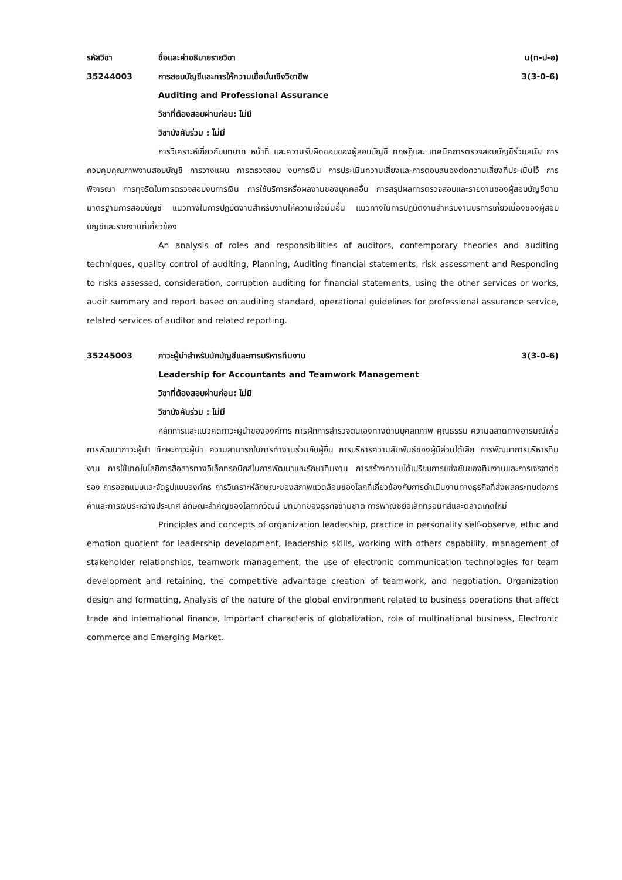รหัสวิชา ชื่อและคำอธิบายรายวิชา น(ท-ป-อ)
35244003 การสอบบัญชีและการให้ความเชื่อมั่นเชิงวิชาชีพ
3(3-0-6)
Auditing and Professional Assurance
วิชาที่ต้องสอบผ่านก่อน: ไม่มี
วิชาบังคับร่วม : ไม่มี
การวิเคราะห์เกี่ยวกับบทบาท หน้าที่ และความรับผิดชอบของผู้สอบบัญชี ทฤษฎีและ เทคนิคการตรวจสอบบัญชีร่วมสมัย การควบคุมคุณภาพงานสอบบัญชี การวางแผน การตรวจสอบ งบการเงิน การประเมินความเสี่ยงและการตอบสนองต่อความเสี่ยงที่ประเมินไว้ การพิจารณา การทุจริตในการตรวจสอบงบการเงิน การใช้บริการหรือผลงานของบุคคลอื่น การสรุปผลการตรวจสอบและรายงานของผู้สอบบัญชีตามมาตรฐานการสอบบัญชี แนวทางในการปฏิบัติงานสำหรับงานให้ความเชื่อมั่นอื่น แนวทางในการปฏิบัติงานสำหรับงานบริการเกี่ยวเนื่องของผู้สอบบัญชีและรายงานที่เกี่ยวข้อง
An analysis of roles and responsibilities of auditors, contemporary theories and auditing techniques, quality control of auditing, Planning, Auditing financial statements, risk assessment and Responding to risks assessed, consideration, corruption auditing for financial statements, using the other services or works, audit summary and report based on auditing standard, operational guidelines for professional assurance service, related services of auditor and related reporting.
35245003 ภาวะผู้นำสำหรับนักบัญชีและการบริหารทีมงาน
3(3-0-6)
Leadership for Accountants and Teamwork Management
วิชาที่ต้องสอบผ่านก่อน: ไม่มี
วิชาบังคับร่วม : ไม่มี
หลักการและแนวคิดภาวะผู้นำขององค์การ การฝึกการสำรวจตนเองทางด้านบุคลิกภาพ คุณธรรม ความฉลาดทางอารมณ์เพื่อการพัฒนาภาวะผู้นำ ทักษะภาวะผู้นำ ความสามารถในการทำงานร่วมกับผู้อื่น การบริหารความสัมพันธ์ของผู้มีส่วนได้เสีย การพัฒนาการบริหารทีมงาน การใช้เทคโนโลยีการสื่อสารทางอิเล็กทรอนิกส์ในการพัฒนาและรักษาทีมงาน การสร้างความได้เปรียบการแข่งขันของทีมงานและการเจรจาต่อรอง การออกแบบและจัดรูปแบบองค์กร การวิเคราะห์ลักษณะของสภาพแวดล้อมของโลกที่เกี่ยวข้องกับการดำเนินงานทางธุรกิจที่ส่งผลกระทบต่อการค้าและการเงินระหว่างประเทศ ลักษณะสำคัญของโลกาภิวัฒน์ บทบาทของธุรกิจข้ามชาติ การพาณิชย์อิเล็กทรอนิกส์และตลาดเกิดใหม่
Principles and concepts of organization leadership, practice in personality self-observe, ethic and emotion quotient for leadership development, leadership skills, working with others capability, management of stakeholder relationships, teamwork management, the use of electronic communication technologies for team development and retaining, the competitive advantage creation of teamwork, and negotiation. Organization design and formatting, Analysis of the nature of the global environment related to business operations that affect trade and international finance, Important characteris of globalization, role of multinational business, Electronic commerce and Emerging Market.